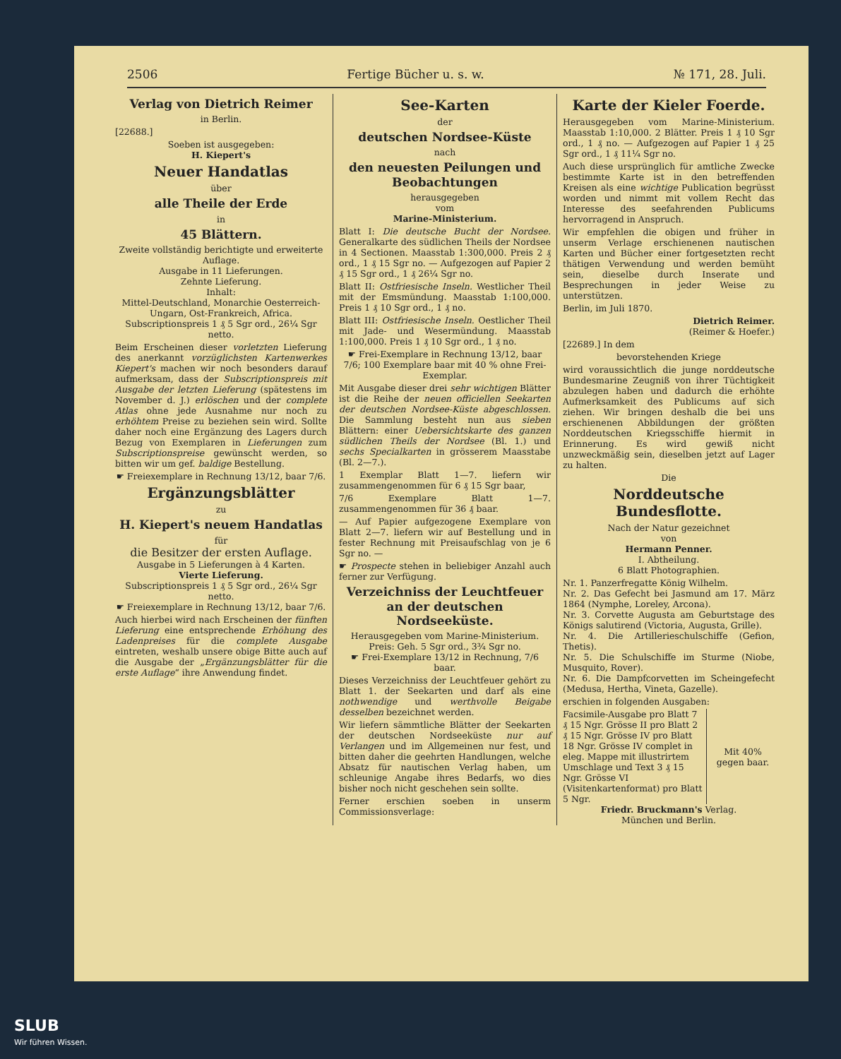2506 Fertige Bücher u. s. w. № 171, 28. Juli.
Verlag von Dietrich Reimer
in Berlin.
[22688.]
Soeben ist ausgegeben:
H. Kiepert's
Neuer Handatlas
über
alle Theile der Erde
in
45 Blättern.
Zweite vollständig berichtigte und erweiterte Auflage.
Ausgabe in 11 Lieferungen.
Zehnte Lieferung.
Inhalt:
Mittel-Deutschland, Monarchie Oesterreich-Ungarn, Ost-Frankreich, Africa.
Subscriptionspreis 1 ₰ 5 Sgr ord., 26¼ Sgr netto.
Beim Erscheinen dieser vorletzten Lieferung des anerkannt vorzüglichsten Kartenwerkes Kiepert's machen wir noch besonders darauf aufmerksam, dass der Subscriptionspreis mit Ausgabe der letzten Lieferung (spätestens im November d. J.) erlöschen und der complete Atlas ohne jede Ausnahme nur noch zu erhöhtem Preise zu beziehen sein wird. Sollte daher noch eine Ergänzung des Lagers durch Bezug von Exemplaren in Lieferungen zum Subscriptionspreise gewünscht werden, so bitten wir um gef. baldige Bestellung.
☛ Freiexemplare in Rechnung 13/12, baar 7/6.
Ergänzungsblätter
zu
H. Kiepert's neuem Handatlas
für
die Besitzer der ersten Auflage.
Ausgabe in 5 Lieferungen à 4 Karten.
Vierte Lieferung.
Subscriptionspreis 1 ₰ 5 Sgr ord., 26¼ Sgr netto.
☛ Freiexemplare in Rechnung 13/12, baar 7/6.
Auch hierbei wird nach Erscheinen der fünften Lieferung eine entsprechende Erhöhung des Ladenpreises für die complete Ausgabe eintreten, weshalb unsere obige Bitte auch auf die Ausgabe der „Ergänzungsblätter für die erste Auflage“ ihre Anwendung findet.
See-Karten
der
deutschen Nordsee-Küste
nach
den neuesten Peilungen und Beobachtungen
herausgegeben
vom
Marine-Ministerium.
Blatt I: Die deutsche Bucht der Nordsee. Generalkarte des südlichen Theils der Nordsee in 4 Sectionen. Maasstab 1:300,000. Preis 2 ₰ ord., 1 ₰ 15 Sgr no. — Aufgezogen auf Papier 2 ₰ 15 Sgr ord., 1 ₰ 26¼ Sgr no.
Blatt II: Ostfriesische Inseln. Westlicher Theil mit der Emsmündung. Maasstab 1:100,000. Preis 1 ₰ 10 Sgr ord., 1 ₰ no.
Blatt III: Ostfriesische Inseln. Oestlicher Theil mit Jade- und Wesermündung. Maasstab 1:100,000. Preis 1 ₰ 10 Sgr ord., 1 ₰ no.
☛ Frei-Exemplare in Rechnung 13/12, baar 7/6; 100 Exemplare baar mit 40 % ohne Frei-Exemplar.
Mit Ausgabe dieser drei sehr wichtigen Blätter ist die Reihe der neuen officiellen Seekarten der deutschen Nordsee-Küste abgeschlossen. Die Sammlung besteht nun aus sieben Blättern: einer Uebersichtskarte des ganzen südlichen Theils der Nordsee (Bl. 1.) und sechs Specialkarten in grösserem Maasstabe (Bl. 2—7.).
1 Exemplar Blatt 1—7. liefern wir zusammengenommen für 6 ₰ 15 Sgr baar,
7/6 Exemplare Blatt 1—7. zusammengenommen für 36 ₰ baar.
— Auf Papier aufgezogene Exemplare von Blatt 2—7. liefern wir auf Bestellung und in fester Rechnung mit Preisaufschlag von je 6 Sgr no. —
☛ Prospecte stehen in beliebiger Anzahl auch ferner zur Verfügung.
Verzeichniss der Leuchtfeuer an der deutschen Nordseeküste.
Herausgegeben vom Marine-Ministerium.
Preis: Geh. 5 Sgr ord., 3¾ Sgr no.
☛ Frei-Exemplare 13/12 in Rechnung, 7/6 baar.
Dieses Verzeichniss der Leuchtfeuer gehört zu Blatt 1. der Seekarten und darf als eine nothwendige und werthvolle Beigabe desselben bezeichnet werden.
Wir liefern sämmtliche Blätter der Seekarten der deutschen Nordseeküste nur auf Verlangen und im Allgemeinen nur fest, und bitten daher die geehrten Handlungen, welche Absatz für nautischen Verlag haben, um schleunige Angabe ihres Bedarfs, wo dies bisher noch nicht geschehen sein sollte.
Ferner erschien soeben in unserm Commissionsverlage:
Karte der Kieler Foerde.
Herausgegeben vom Marine-Ministerium. Maasstab 1:10,000. 2 Blätter. Preis 1 ₰ 10 Sgr ord., 1 ₰ no. — Aufgezogen auf Papier 1 ₰ 25 Sgr ord., 1 ₰ 11¼ Sgr no.
Auch diese ursprünglich für amtliche Zwecke bestimmte Karte ist in den betreffenden Kreisen als eine wichtige Publication begrüsst worden und nimmt mit vollem Recht das Interesse des seefahrenden Publicums hervorragend in Anspruch.
Wir empfehlen die obigen und früher in unserm Verlage erschienenen nautischen Karten und Bücher einer fortgesetzten recht thätigen Verwendung und werden bemüht sein, dieselbe durch Inserate und Besprechungen in jeder Weise zu unterstützen.
Berlin, im Juli 1870.
Dietrich Reimer.
(Reimer & Hoefer.)
[22689.] In dem
bevorstehenden Kriege
wird voraussichtlich die junge norddeutsche Bundesmarine Zeugniß von ihrer Tüchtigkeit abzulegen haben und dadurch die erhöhte Aufmerksamkeit des Publicums auf sich ziehen. Wir bringen deshalb die bei uns erschienenen Abbildungen der größten Norddeutschen Kriegsschiffe hiermit in Erinnerung. Es wird gewiß nicht unzweckmäßig sein, dieselben jetzt auf Lager zu halten.
Die
Norddeutsche Bundesflotte.
Nach der Natur gezeichnet
von
Hermann Penner.
I. Abtheilung.
6 Blatt Photographien.
Nr. 1. Panzerfregatte König Wilhelm.
Nr. 2. Das Gefecht bei Jasmund am 17. März 1864 (Nymphe, Loreley, Arcona).
Nr. 3. Corvette Augusta am Geburtstage des Königs salutirend (Victoria, Augusta, Grille).
Nr. 4. Die Artillerieschulschiffe (Gefion, Thetis).
Nr. 5. Die Schulschiffe im Sturme (Niobe, Musquito, Rover).
Nr. 6. Die Dampfcorvetten im Scheingefecht (Medusa, Hertha, Vineta, Gazelle).
erschien in folgenden Ausgaben:
Facsimile-Ausgabe pro Blatt 7 ₰ 15 Ngr. Grösse II pro Blatt 2 ₰ 15 Ngr. Grösse IV pro Blatt 18 Ngr. Grösse IV complet in eleg. Mappe mit illustrirtem Umschlage und Text 3 ₰ 15 Ngr. Grösse VI (Visitenkartenformat) pro Blatt 5 Ngr.
Mit 40% gegen baar.
Friedr. Bruckmann's Verlag.
München und Berlin.
SLUB
Wir führen Wissen.